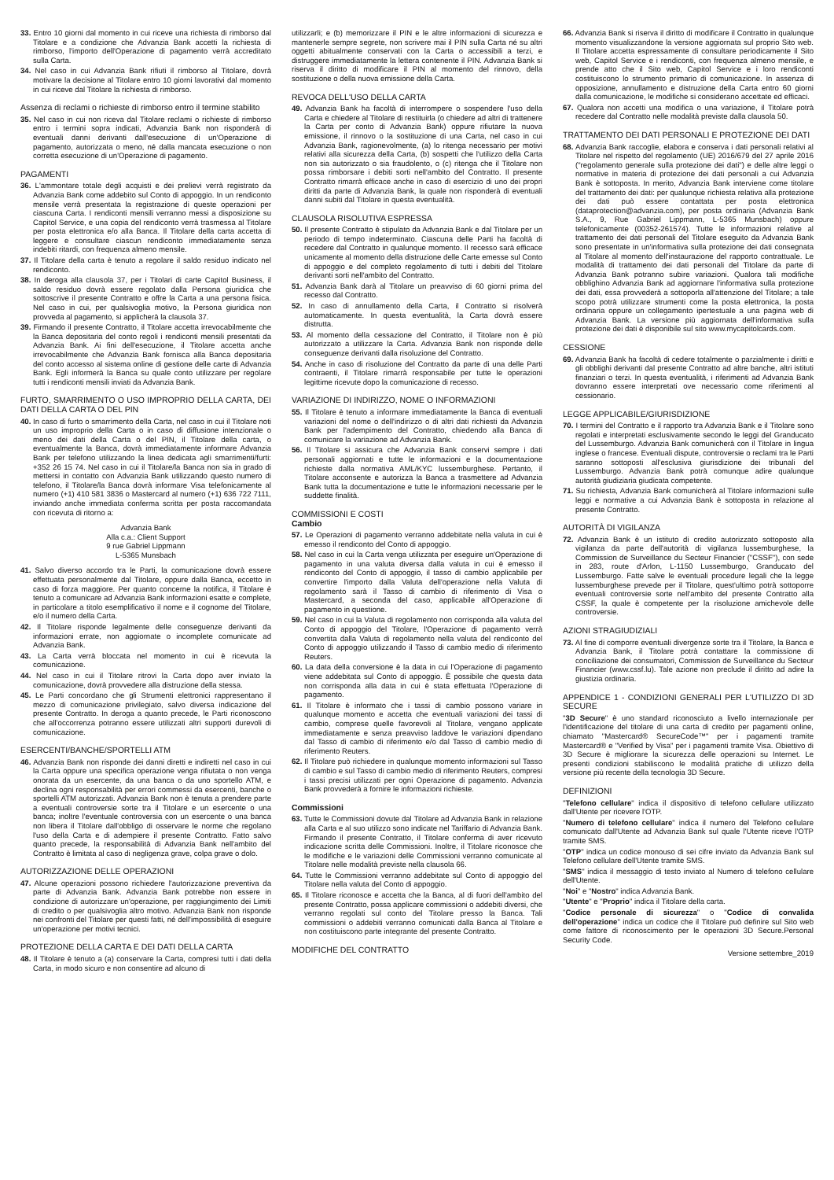33. Entro 10 giorni dal momento in cui riceve una richiesta di rimborso dal Titolare e a condizione che Advanzia Bank accetti la richiesta di rimborso, l'importo dell'Operazione di pagamento verrà accreditato sulla Carta.
34. Nel caso in cui Advanzia Bank rifiuti il rimborso al Titolare, dovrà motivare la decisione al Titolare entro 10 giorni lavorativi dal momento in cui riceve dal Titolare la richiesta di rimborso.
Assenza di reclami o richieste di rimborso entro il termine stabilito
35. Nel caso in cui non riceva dal Titolare reclami o richieste di rimborso entro i termini sopra indicati, Advanzia Bank non risponderà di eventuali danni derivanti dall'esecuzione di un'Operazione di pagamento, autorizzata o meno, né dalla mancata esecuzione o non corretta esecuzione di un'Operazione di pagamento.
PAGAMENTI
36. L'ammontare totale degli acquisti e dei prelievi verrà registrato da Advanzia Bank come addebito sul Conto di appoggio. In un rendiconto mensile verrà presentata la registrazione di queste operazioni per ciascuna Carta. I rendiconti mensili verranno messi a disposizione su Capitol Service, e una copia del rendiconto verrà trasmessa al Titolare per posta elettronica e/o alla Banca. Il Titolare della carta accetta di leggere e consultare ciascun rendiconto immediatamente senza indebiti ritardi, con frequenza almeno mensile.
37. Il Titolare della carta è tenuto a regolare il saldo residuo indicato nel rendiconto.
38. In deroga alla clausola 37, per i Titolari di carte Capitol Business, il saldo residuo dovrà essere regolato dalla Persona giuridica che sottoscrive il presente Contratto e offre la Carta a una persona fisica. Nel caso in cui, per qualsivoglia motivo, la Persona giuridica non provveda al pagamento, si applicherà la clausola 37.
39. Firmando il presente Contratto, il Titolare accetta irrevocabilmente che la Banca depositaria del conto regoli i rendiconti mensili presentati da Advanzia Bank. Ai fini dell'esecuzione, il Titolare accetta anche irrevocabilmente che Advanzia Bank fornisca alla Banca depositaria del conto accesso al sistema online di gestione delle carte di Advanzia Bank. Egli informerà la Banca su quale conto utilizzare per regolare tutti i rendiconti mensili inviati da Advanzia Bank.
FURTO, SMARRIMENTO O USO IMPROPRIO DELLA CARTA, DEI DATI DELLA CARTA O DEL PIN
40. In caso di furto o smarrimento della Carta, nel caso in cui il Titolare noti un uso improprio della Carta o in caso di diffusione intenzionale o meno dei dati della Carta o del PIN, il Titolare della carta, o eventualmente la Banca, dovrà immediatamente informare Advanzia Bank per telefono utilizzando la linea dedicata agli smarrimenti/furti: +352 26 15 74. Nel caso in cui il Titolare/la Banca non sia in grado di mettersi in contatto con Advanzia Bank utilizzando questo numero di telefono, il Titolare/la Banca dovrà informare Visa telefonicamente al numero (+1) 410 581 3836 o Mastercard al numero (+1) 636 722 7111, inviando anche immediata conferma scritta per posta raccomandata con ricevuta di ritorno a:
Advanzia Bank
Alla c.a.: Client Support
9 rue Gabriel Lippmann
L-5365 Munsbach
41. Salvo diverso accordo tra le Parti, la comunicazione dovrà essere effettuata personalmente dal Titolare, oppure dalla Banca, eccetto in caso di forza maggiore. Per quanto concerne la notifica, il Titolare è tenuto a comunicare ad Advanzia Bank informazioni esatte e complete, in particolare a titolo esemplificativo il nome e il cognome del Titolare, e/o il numero della Carta.
42. Il Titolare risponde legalmente delle conseguenze derivanti da informazioni errate, non aggiornate o incomplete comunicate ad Advanzia Bank.
43. La Carta verrà bloccata nel momento in cui è ricevuta la comunicazione.
44. Nel caso in cui il Titolare ritrovi la Carta dopo aver inviato la comunicazione, dovrà provvedere alla distruzione della stessa.
45. Le Parti concordano che gli Strumenti elettronici rappresentano il mezzo di comunicazione privilegiato, salvo diversa indicazione del presente Contratto. In deroga a quanto precede, le Parti riconoscono che all'occorrenza potranno essere utilizzati altri supporti durevoli di comunicazione.
ESERCENTI/BANCHE/SPORTELLI ATM
46. Advanzia Bank non risponde dei danni diretti e indiretti nel caso in cui la Carta oppure una specifica operazione venga rifiutata o non venga onorata da un esercente, da una banca o da uno sportello ATM, e declina ogni responsabilità per errori commessi da esercenti, banche o sportelli ATM autorizzati. Advanzia Bank non è tenuta a prendere parte a eventuali controversie sorte tra il Titolare e un esercente o una banca; inoltre l'eventuale controversia con un esercente o una banca non libera il Titolare dall'obbligo di osservare le norme che regolano l'uso della Carta e di adempiere il presente Contratto. Fatto salvo quanto precede, la responsabilità di Advanzia Bank nell'ambito del Contratto è limitata al caso di negligenza grave, colpa grave o dolo.
AUTORIZZAZIONE DELLE OPERAZIONI
47. Alcune operazioni possono richiedere l'autorizzazione preventiva da parte di Advanzia Bank. Advanzia Bank potrebbe non essere in condizione di autorizzare un'operazione, per raggiungimento dei Limiti di credito o per qualsivoglia altro motivo. Advanzia Bank non risponde nei confronti del Titolare per questi fatti, né dell'impossibilità di eseguire un'operazione per motivi tecnici.
PROTEZIONE DELLA CARTA E DEI DATI DELLA CARTA
48. Il Titolare è tenuto a (a) conservare la Carta, compresi tutti i dati della Carta, in modo sicuro e non consentire ad alcuno di
utilizzarli; e (b) memorizzare il PIN e le altre informazioni di sicurezza e mantenerle sempre segrete, non scrivere mai il PIN sulla Carta né su altri oggetti abitualmente conservati con la Carta o accessibili a terzi, e distruggere immediatamente la lettera contenente il PIN. Advanzia Bank si riserva il diritto di modificare il PIN al momento del rinnovo, della sostituzione o della nuova emissione della Carta.
REVOCA DELL'USO DELLA CARTA
49. Advanzia Bank ha facoltà di interrompere o sospendere l'uso della Carta e chiedere al Titolare di restituirla (o chiedere ad altri di trattenere la Carta per conto di Advanzia Bank) oppure rifiutare la nuova emissione, il rinnovo o la sostituzione di una Carta, nel caso in cui Advanzia Bank, ragionevolmente, (a) lo ritenga necessario per motivi relativi alla sicurezza della Carta, (b) sospetti che l'utilizzo della Carta non sia autorizzato o sia fraudolento, o (c) ritenga che il Titolare non possa rimborsare i debiti sorti nell'ambito del Contratto. Il presente Contratto rimarrà efficace anche in caso di esercizio di uno dei propri diritti da parte di Advanzia Bank, la quale non risponderà di eventuali danni subiti dal Titolare in questa eventualità.
CLAUSOLA RISOLUTIVA ESPRESSA
50. Il presente Contratto è stipulato da Advanzia Bank e dal Titolare per un periodo di tempo indeterminato. Ciascuna delle Parti ha facoltà di recedere dal Contratto in qualunque momento. Il recesso sarà efficace unicamente al momento della distruzione delle Carte emesse sul Conto di appoggio e del completo regolamento di tutti i debiti del Titolare derivanti sorti nell'ambito del Contratto.
51. Advanzia Bank darà al Titolare un preavviso di 60 giorni prima del recesso dal Contratto.
52. In caso di annullamento della Carta, il Contratto si risolverà automaticamente. In questa eventualità, la Carta dovrà essere distrutta.
53. Al momento della cessazione del Contratto, il Titolare non è più autorizzato a utilizzare la Carta. Advanzia Bank non risponde delle conseguenze derivanti dalla risoluzione del Contratto.
54. Anche in caso di risoluzione del Contratto da parte di una delle Parti contraenti, il Titolare rimarrà responsabile per tutte le operazioni legittime ricevute dopo la comunicazione di recesso.
VARIAZIONE DI INDIRIZZO, NOME O INFORMAZIONI
55. Il Titolare è tenuto a informare immediatamente la Banca di eventuali variazioni del nome o dell'indirizzo o di altri dati richiesti da Advanzia Bank per l'adempimento del Contratto, chiedendo alla Banca di comunicare la variazione ad Advanzia Bank.
56. Il Titolare si assicura che Advanzia Bank conservi sempre i dati personali aggiornati e tutte le informazioni e la documentazione richieste dalla normativa AML/KYC lussemburghese. Pertanto, il Titolare acconsente e autorizza la Banca a trasmettere ad Advanzia Bank tutta la documentazione e tutte le informazioni necessarie per le suddette finalità.
COMMISSIONI E COSTI
Cambio
57. Le Operazioni di pagamento verranno addebitate nella valuta in cui è emesso il rendiconto del Conto di appoggio.
58. Nel caso in cui la Carta venga utilizzata per eseguire un'Operazione di pagamento in una valuta diversa dalla valuta in cui è emesso il rendiconto del Conto di appoggio, il tasso di cambio applicabile per convertire l'importo dalla Valuta dell'operazione nella Valuta di regolamento sarà il Tasso di cambio di riferimento di Visa o Mastercard, a seconda del caso, applicabile all'Operazione di pagamento in questione.
59. Nel caso in cui la Valuta di regolamento non corrisponda alla valuta del Conto di appoggio del Titolare, l'Operazione di pagamento verrà convertita dalla Valuta di regolamento nella valuta del rendiconto del Conto di appoggio utilizzando il Tasso di cambio medio di riferimento Reuters.
60. La data della conversione è la data in cui l'Operazione di pagamento viene addebitata sul Conto di appoggio. È possibile che questa data non corrisponda alla data in cui è stata effettuata l'Operazione di pagamento.
61. Il Titolare è informato che i tassi di cambio possono variare in qualunque momento e accetta che eventuali variazioni dei tassi di cambio, comprese quelle favorevoli al Titolare, vengano applicate immediatamente e senza preavviso laddove le variazioni dipendano dal Tasso di cambio di riferimento e/o dal Tasso di cambio medio di riferimento Reuters.
62. Il Titolare può richiedere in qualunque momento informazioni sul Tasso di cambio e sul Tasso di cambio medio di riferimento Reuters, compresi i tassi precisi utilizzati per ogni Operazione di pagamento. Advanzia Bank provvederà a fornire le informazioni richieste.
Commissioni
63. Tutte le Commissioni dovute dal Titolare ad Advanzia Bank in relazione alla Carta e al suo utilizzo sono indicate nel Tariffario di Advanzia Bank. Firmando il presente Contratto, il Titolare conferma di aver ricevuto indicazione scritta delle Commissioni. Inoltre, il Titolare riconosce che le modifiche e le variazioni delle Commissioni verranno comunicate al Titolare nelle modalità previste nella clausola 66.
64. Tutte le Commissioni verranno addebitate sul Conto di appoggio del Titolare nella valuta del Conto di appoggio.
65. Il Titolare riconosce e accetta che la Banca, al di fuori dell'ambito del presente Contratto, possa applicare commissioni o addebiti diversi, che verranno regolati sul conto del Titolare presso la Banca. Tali commissioni o addebiti verranno comunicati dalla Banca al Titolare e non costituiscono parte integrante del presente Contratto.
MODIFICHE DEL CONTRATTO
66. Advanzia Bank si riserva il diritto di modificare il Contratto in qualunque momento visualizzandone la versione aggiornata sul proprio Sito web. Il Titolare accetta espressamente di consultare periodicamente il Sito web, Capitol Service e i rendiconti, con frequenza almeno mensile, e prende atto che il Sito web, Capitol Service e i loro rendiconti costituiscono lo strumento primario di comunicazione. In assenza di opposizione, annullamento e distruzione della Carta entro 60 giorni dalla comunicazione, le modifiche si considerano accettate ed efficaci.
67. Qualora non accetti una modifica o una variazione, il Titolare potrà recedere dal Contratto nelle modalità previste dalla clausola 50.
TRATTAMENTO DEI DATI PERSONALI E PROTEZIONE DEI DATI
68. Advanzia Bank raccoglie, elabora e conserva i dati personali relativi al Titolare nel rispetto del regolamento (UE) 2016/679 del 27 aprile 2016 ("regolamento generale sulla protezione dei dati") e delle altre leggi o normative in materia di protezione dei dati personali a cui Advanzia Bank è sottoposta. In merito, Advanzia Bank interviene come titolare del trattamento dei dati: per qualunque richiesta relativa alla protezione dei dati può essere contattata per posta elettronica (dataprotection@advanzia.com), per posta ordinaria (Advanzia Bank S.A., 9, Rue Gabriel Lippmann, L-5365 Munsbach) oppure telefonicamente (00352-261574). Tutte le informazioni relative al trattamento dei dati personali del Titolare eseguito da Advanzia Bank sono presentate in un'informativa sulla protezione dei dati consegnata al Titolare al momento dell'instaurazione del rapporto contrattuale. Le modalità di trattamento dei dati personali del Titolare da parte di Advanzia Bank potranno subire variazioni. Qualora tali modifiche obblighino Advanzia Bank ad aggiornare l'informativa sulla protezione dei dati, essa provvederà a sottoporla all'attenzione del Titolare; a tale scopo potrà utilizzare strumenti come la posta elettronica, la posta ordinaria oppure un collegamento ipertestuale a una pagina web di Advanzia Bank. La versione più aggiornata dell'informativa sulla protezione dei dati è disponibile sul sito www.mycapitolcards.com.
CESSIONE
69. Advanzia Bank ha facoltà di cedere totalmente o parzialmente i diritti e gli obblighi derivanti dal presente Contratto ad altre banche, altri istituti finanziari o terzi. In questa eventualità, i riferimenti ad Advanzia Bank dovranno essere interpretati ove necessario come riferimenti al cessionario.
LEGGE APPLICABILE/GIURISDIZIONE
70. I termini del Contratto e il rapporto tra Advanzia Bank e il Titolare sono regolati e interpretati esclusivamente secondo le leggi del Granducato del Lussemburgo. Advanzia Bank comunicherà con il Titolare in lingua inglese o francese. Eventuali dispute, controversie o reclami tra le Parti saranno sottoposti all'esclusiva giurisdizione dei tribunali del Lussemburgo. Advanzia Bank potrà comunque adire qualunque autorità giudiziaria giudicata competente.
71. Su richiesta, Advanzia Bank comunicherà al Titolare informazioni sulle leggi e normative a cui Advanzia Bank è sottoposta in relazione al presente Contratto.
AUTORITÀ DI VIGILANZA
72. Advanzia Bank è un istituto di credito autorizzato sottoposto alla vigilanza da parte dell'autorità di vigilanza lussemburghese, la Commission de Surveillance du Secteur Financier ("CSSF"), con sede in 283, route d'Arlon, L-1150 Lussemburgo, Granducato del Lussemburgo. Fatte salve le eventuali procedure legali che la legge lussemburghese prevede per il Titolare, quest'ultimo potrà sottoporre eventuali controversie sorte nell'ambito del presente Contratto alla CSSF, la quale è competente per la risoluzione amichevole delle controversie.
AZIONI STRAGIUDIZIALI
73. Al fine di comporre eventuali divergenze sorte tra il Titolare, la Banca e Advanzia Bank, il Titolare potrà contattare la commissione di conciliazione dei consumatori, Commission de Surveillance du Secteur Financier (www.cssf.lu). Tale azione non preclude il diritto ad adire la giustizia ordinaria.
APPENDICE 1 - CONDIZIONI GENERALI PER L'UTILIZZO DI 3D SECURE
"3D Secure" è uno standard riconosciuto a livello internazionale per l'identificazione del titolare di una carta di credito per pagamenti online, chiamato "Mastercard® SecureCode™" per i pagamenti tramite Mastercard® e "Verified by Visa" per i pagamenti tramite Visa. Obiettivo di 3D Secure è migliorare la sicurezza delle operazioni su Internet. Le presenti condizioni stabiliscono le modalità pratiche di utilizzo della versione più recente della tecnologia 3D Secure.
DEFINIZIONI
"Telefono cellulare" indica il dispositivo di telefono cellulare utilizzato dall'Utente per ricevere l'OTP.
"Numero di telefono cellulare" indica il numero del Telefono cellulare comunicato dall'Utente ad Advanzia Bank sul quale l'Utente riceve l'OTP tramite SMS.
"OTP" indica un codice monouso di sei cifre inviato da Advanzia Bank sul Telefono cellulare dell'Utente tramite SMS.
"SMS" indica il messaggio di testo inviato al Numero di telefono cellulare dell'Utente.
"Noi" e "Nostro" indica Advanzia Bank.
"Utente" e "Proprio" indica il Titolare della carta.
"Codice personale di sicurezza" o "Codice di convalida dell'operazione" indica un codice che il Titolare può definire sul Sito web come fattore di riconoscimento per le operazioni 3D Secure.Personal Security Code.
Versione settembre_2019